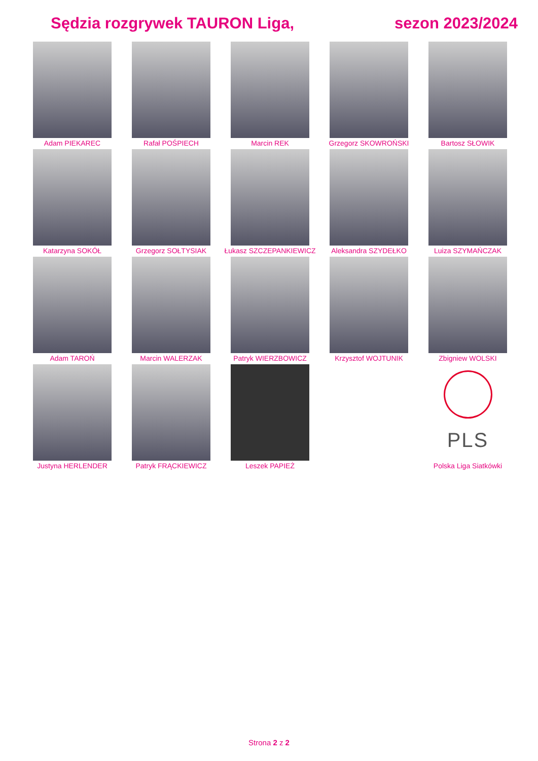Sędzia rozgrywek TAURON Liga, sezon 2023/2024
| Adam PIEKAREC | Rafał POŚPIECH | Marcin REK | Grzegorz SKOWROŃSKI | Bartosz SŁOWIK |
| Katarzyna SOKÓŁ | Grzegorz SOŁTYSIAK | Łukasz SZCZEPANKIEWICZ | Aleksandra SZYDEŁKO | Luiza SZYMAŃCZAK |
| Adam TAROŃ | Marcin WALERZAK | Patryk WIERZBOWICZ | Krzysztof WOJTUNIK | Zbigniew WOLSKI |
| Justyna HERLENDER | Patryk FRĄCKIEWICZ | Leszek PAPIEŻ | | PLS Polska Liga Siatkówki |
Strona 2 z 2